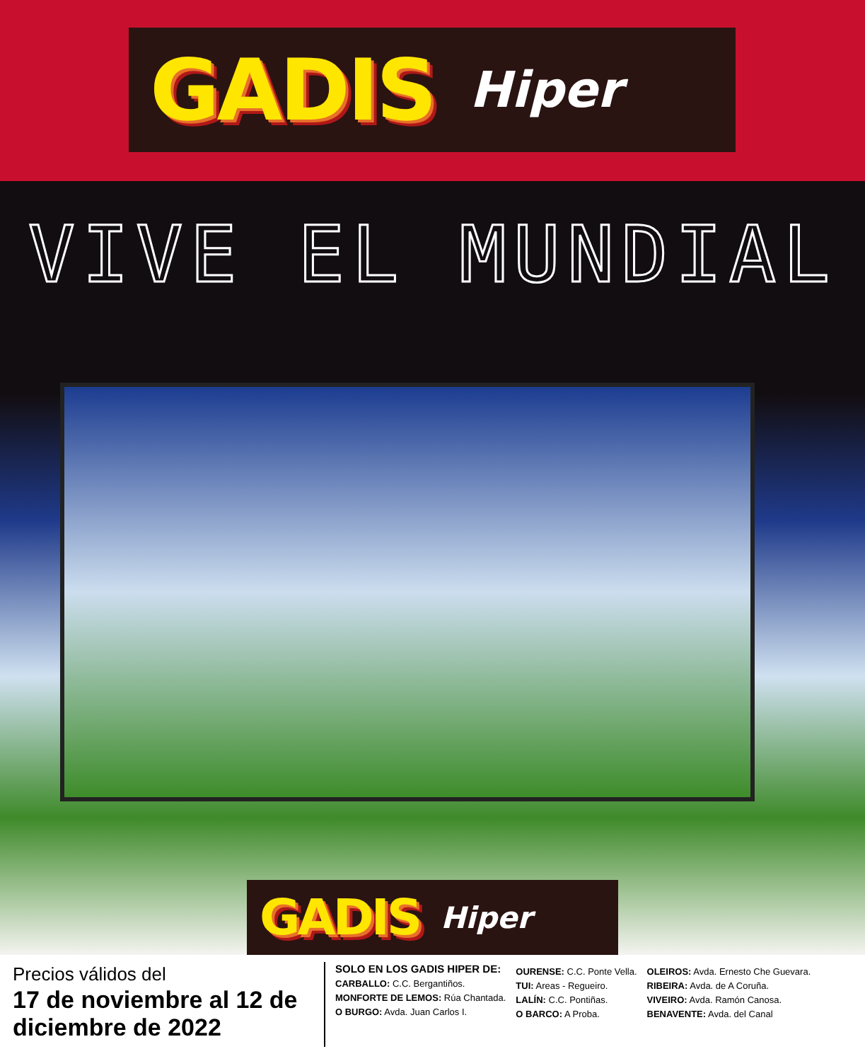GADIS Hiper
VIVE EL MUNDIAL
GADIS Hiper
Precios válidos del
17 de noviembre al 12 de diciembre de 2022
SOLO EN LOS GADIS HIPER DE:
CARBALLO: C.C. Bergantiños.
MONFORTE DE LEMOS: Rúa Chantada.
O BURGO: Avda. Juan Carlos I.
OURENSE: C.C. Ponte Vella.
TUI: Areas - Regueiro.
LALÍN: C.C. Pontiñas.
O BARCO: A Proba.
OLEIROS: Avda. Ernesto Che Guevara.
RIBEIRA: Avda. de A Coruña.
VIVEIRO: Avda. Ramón Canosa.
BENAVENTE: Avda. del Canal